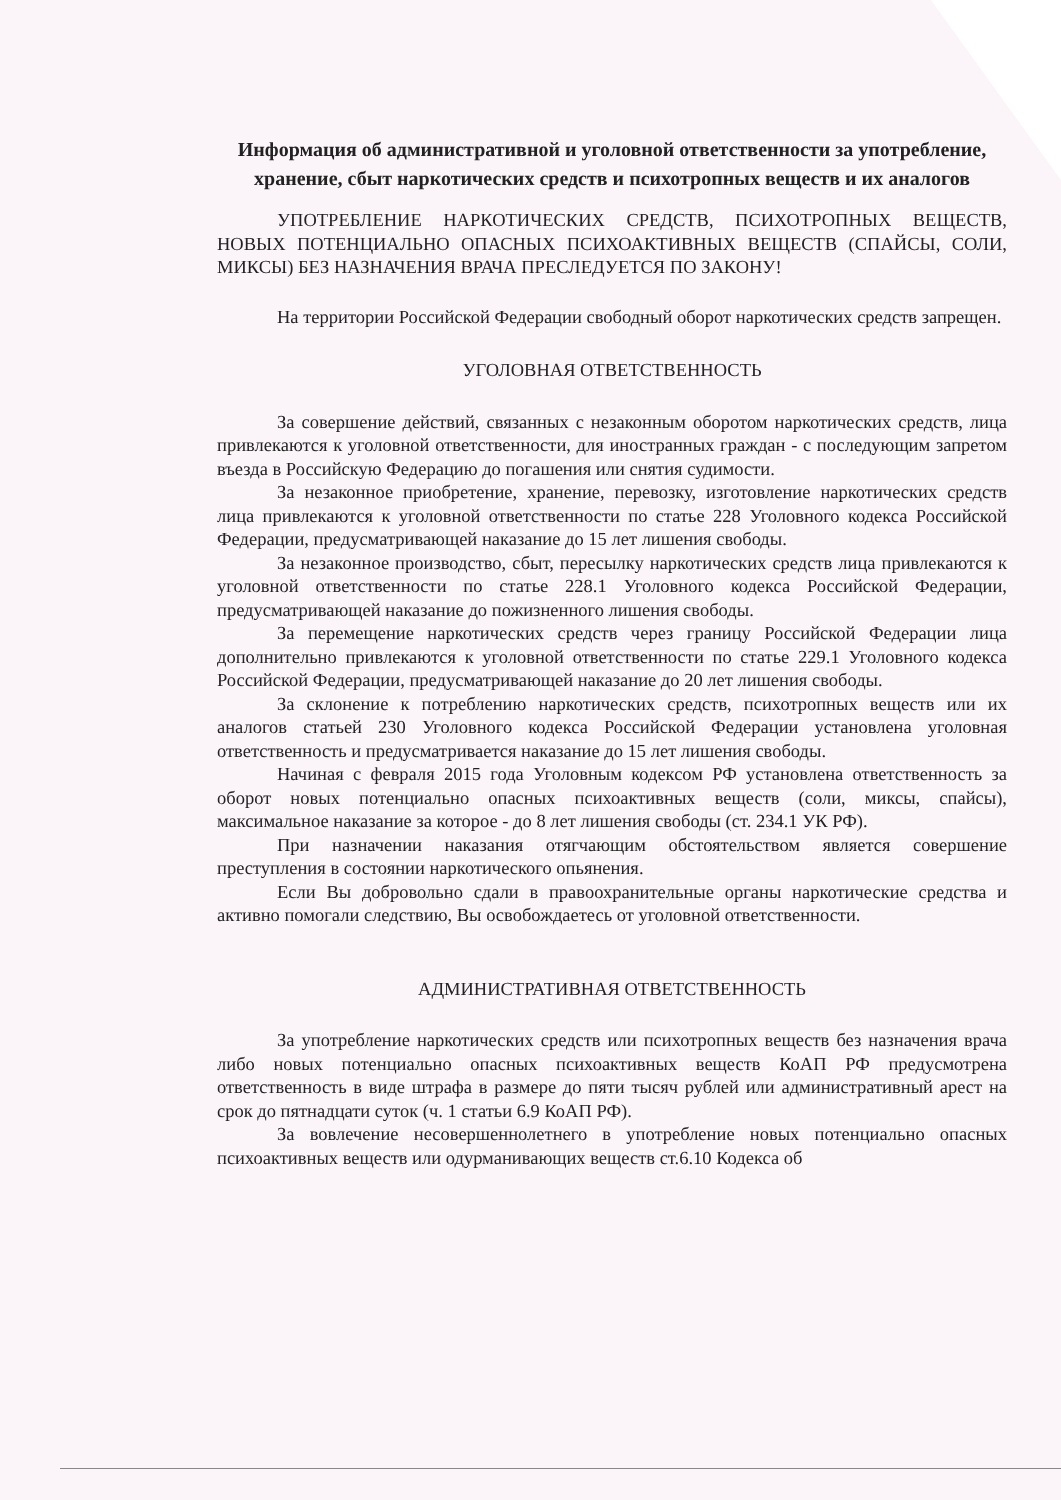Информация об административной и уголовной ответственности за употребление, хранение, сбыт наркотических средств и психотропных веществ и их аналогов
УПОТРЕБЛЕНИЕ НАРКОТИЧЕСКИХ СРЕДСТВ, ПСИХОТРОПНЫХ ВЕЩЕСТВ, НОВЫХ ПОТЕНЦИАЛЬНО ОПАСНЫХ ПСИХОАКТИВНЫХ ВЕЩЕСТВ (СПАЙСЫ, СОЛИ, МИКСЫ) БЕЗ НАЗНАЧЕНИЯ ВРАЧА ПРЕСЛЕДУЕТСЯ ПО ЗАКОНУ!
На территории Российской Федерации свободный оборот наркотических средств запрещен.
УГОЛОВНАЯ ОТВЕТСТВЕННОСТЬ
За совершение действий, связанных с незаконным оборотом наркотических средств, лица привлекаются к уголовной ответственности, для иностранных граждан - с последующим запретом въезда в Российскую Федерацию до погашения или снятия судимости.
За незаконное приобретение, хранение, перевозку, изготовление наркотических средств лица привлекаются к уголовной ответственности по статье 228 Уголовного кодекса Российской Федерации, предусматривающей наказание до 15 лет лишения свободы.
За незаконное производство, сбыт, пересылку наркотических средств лица привлекаются к уголовной ответственности по статье 228.1 Уголовного кодекса Российской Федерации, предусматривающей наказание до пожизненного лишения свободы.
За перемещение наркотических средств через границу Российской Федерации лица дополнительно привлекаются к уголовной ответственности по статье 229.1 Уголовного кодекса Российской Федерации, предусматривающей наказание до 20 лет лишения свободы.
За склонение к потреблению наркотических средств, психотропных веществ или их аналогов статьей 230 Уголовного кодекса Российской Федерации установлена уголовная ответственность и предусматривается наказание до 15 лет лишения свободы.
Начиная с февраля 2015 года Уголовным кодексом РФ установлена ответственность за оборот новых потенциально опасных психоактивных веществ (соли, миксы, спайсы), максимальное наказание за которое - до 8 лет лишения свободы (ст. 234.1 УК РФ).
При назначении наказания отягчающим обстоятельством является совершение преступления в состоянии наркотического опьянения.
Если Вы добровольно сдали в правоохранительные органы наркотические средства и активно помогали следствию, Вы освобождаетесь от уголовной ответственности.
АДМИНИСТРАТИВНАЯ ОТВЕТСТВЕННОСТЬ
За употребление наркотических средств или психотропных веществ без назначения врача либо новых потенциально опасных психоактивных веществ КоАП РФ предусмотрена ответственность в виде штрафа в размере до пяти тысяч рублей или административный арест на срок до пятнадцати суток (ч. 1 статьи 6.9 КоАП РФ).
За вовлечение несовершеннолетнего в употребление новых потенциально опасных психоактивных веществ или одурманивающих веществ ст.6.10 Кодекса об